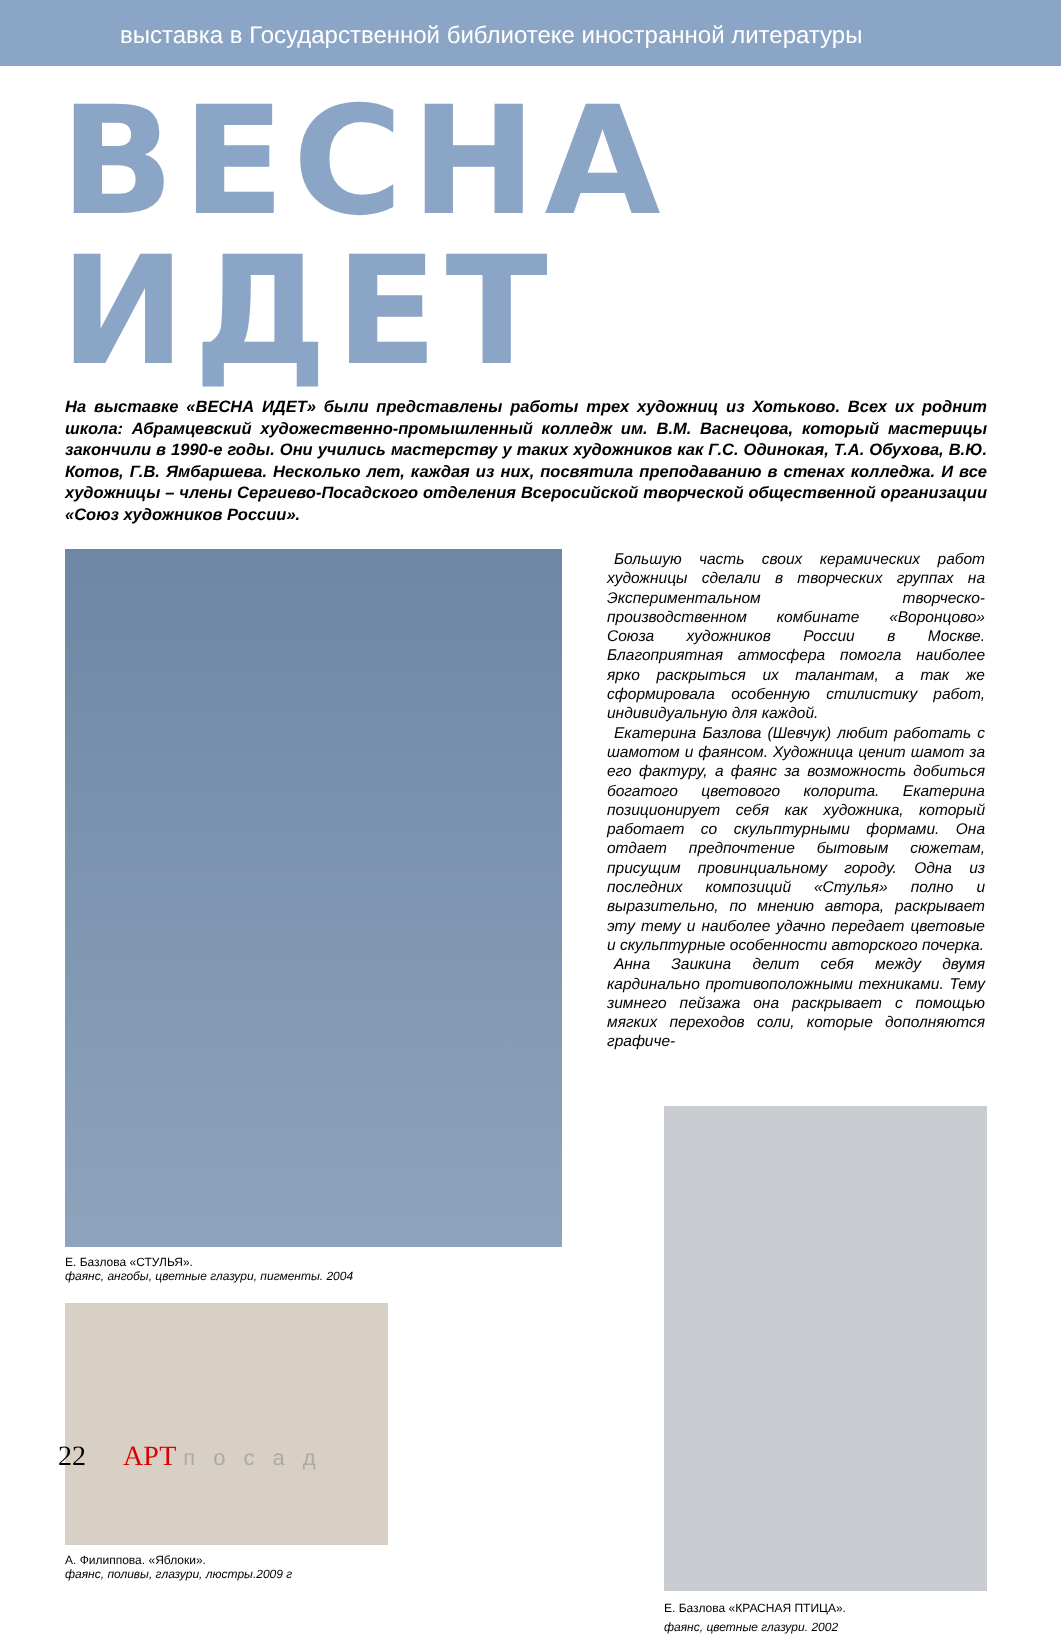выставка в Государственной библиотеке иностранной литературы
ВЕСНА ИДЕТ
На выставке «ВЕСНА ИДЕТ» были представлены работы трех художниц из Хотьково. Всех их роднит школа: Абрамцевский художественно-промышленный колледж им. В.М. Васнецова, который мастерицы закончили в 1990-е годы. Они учились мастерству у таких художников как Г.С. Одинокая, Т.А. Обухова, В.Ю. Котов, Г.В. Ямбаршева. Несколько лет, каждая из них, посвятила преподаванию в стенах колледжа. И все художницы – члены Сергиево-Посадского отделения Всеросийской творческой общественной организации «Союз художников России».
Е. Базлова «СТУЛЬЯ».
фаянс, ангобы, цветные глазури, пигменты. 2004
А. Филиппова. «Яблоки».
фаянс, поливы, глазури, люстры.2009 г
Большую часть своих керамических работ художницы сделали в творческих группах на Экспериментальном творческо-производственном комбинате «Воронцово» Союза художников России в Москве. Благоприятная атмосфера помогла наиболее ярко раскрыться их талантам, а так же сформировала особенную стилистику работ, индивидуальную для каждой.
Екатерина Базлова (Шевчук) любит работать с шамотом и фаянсом. Художница ценит шамот за его фактуру, а фаянс за возможность добиться богатого цветового колорита. Екатерина позиционирует себя как художника, который работает со скульптурными формами. Она отдает предпочтение бытовым сюжетам, присущим провинциальному городу. Одна из последних композиций «Стулья» полно и выразительно, по мнению автора, раскрывает эту тему и наиболее удачно передает цветовые и скульптурные особенности авторского почерка.
Анна Заикина делит себя между двумя кардинально противоположными техниками. Тему зимнего пейзажа она раскрывает с помощью мягких переходов соли, которые дополняются графиче-
Е. Базлова «КРАСНАЯ ПТИЦА».
фаянс, цветные глазури. 2002
22 АРТ посад